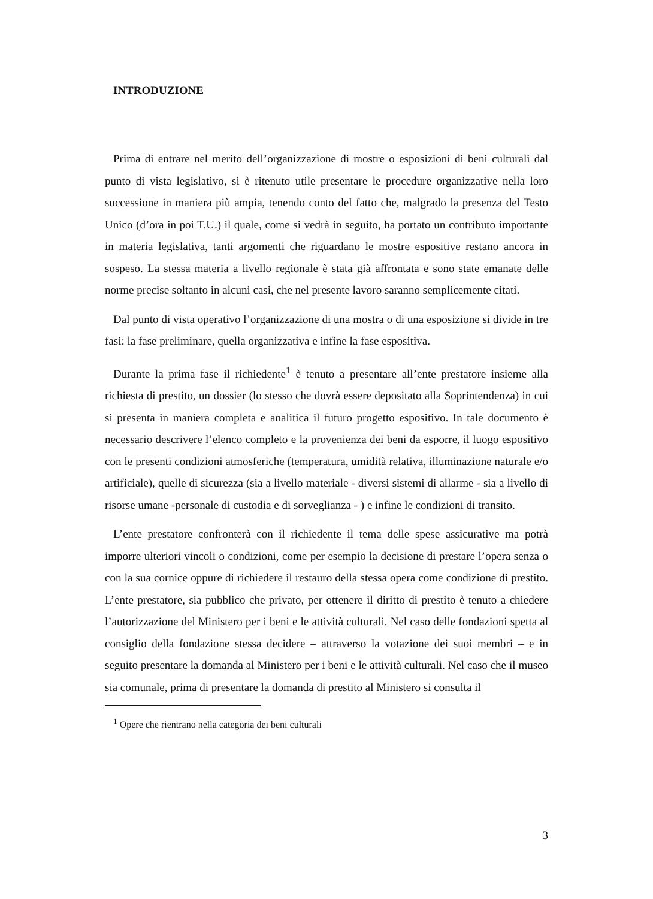INTRODUZIONE
Prima di entrare nel merito dell’organizzazione di mostre o esposizioni di beni culturali dal punto di vista legislativo, si è ritenuto utile presentare le procedure organizzative nella loro successione in maniera più ampia, tenendo conto del fatto che, malgrado la presenza del Testo Unico (d’ora in poi T.U.) il quale, come si vedrà in seguito, ha portato un contributo importante in materia legislativa, tanti argomenti che riguardano le mostre espositive restano ancora in sospeso. La stessa materia a livello regionale è stata già affrontata e sono state emanate delle norme precise soltanto in alcuni casi, che nel presente lavoro saranno semplicemente citati.
Dal punto di vista operativo l’organizzazione di una mostra o di una esposizione si divide in tre fasi: la fase preliminare, quella organizzativa e infine la fase espositiva.
Durante la prima fase il richiedente<sup>1</sup> è tenuto a presentare all’ente prestatore insieme alla richiesta di prestito, un dossier (lo stesso che dovrà essere depositato alla Soprintendenza) in cui si presenta in maniera completa e analitica il futuro progetto espositivo. In tale documento è necessario descrivere l’elenco completo e la provenienza dei beni da esporre, il luogo espositivo con le presenti condizioni atmosferiche (temperatura, umidità relativa, illuminazione naturale e/o artificiale), quelle di sicurezza (sia a livello materiale - diversi sistemi di allarme - sia a livello di risorse umane -personale di custodia e di sorveglianza - ) e infine le condizioni di transito.
L’ente prestatore confronterà con il richiedente il tema delle spese assicurative ma potrà imporre ulteriori vincoli o condizioni, come per esempio la decisione di prestare l’opera senza o con la sua cornice oppure di richiedere il restauro della stessa opera come condizione di prestito. L’ente prestatore, sia pubblico che privato, per ottenere il diritto di prestito è tenuto a chiedere l’autorizzazione del Ministero per i beni e le attività culturali. Nel caso delle fondazioni spetta al consiglio della fondazione stessa decidere – attraverso la votazione dei suoi membri – e in seguito presentare la domanda al Ministero per i beni e le attività culturali. Nel caso che il museo sia comunale, prima di presentare la domanda di prestito al Ministero si consulta il
<sup>1</sup> Opere che rientrano nella categoria dei beni culturali
3